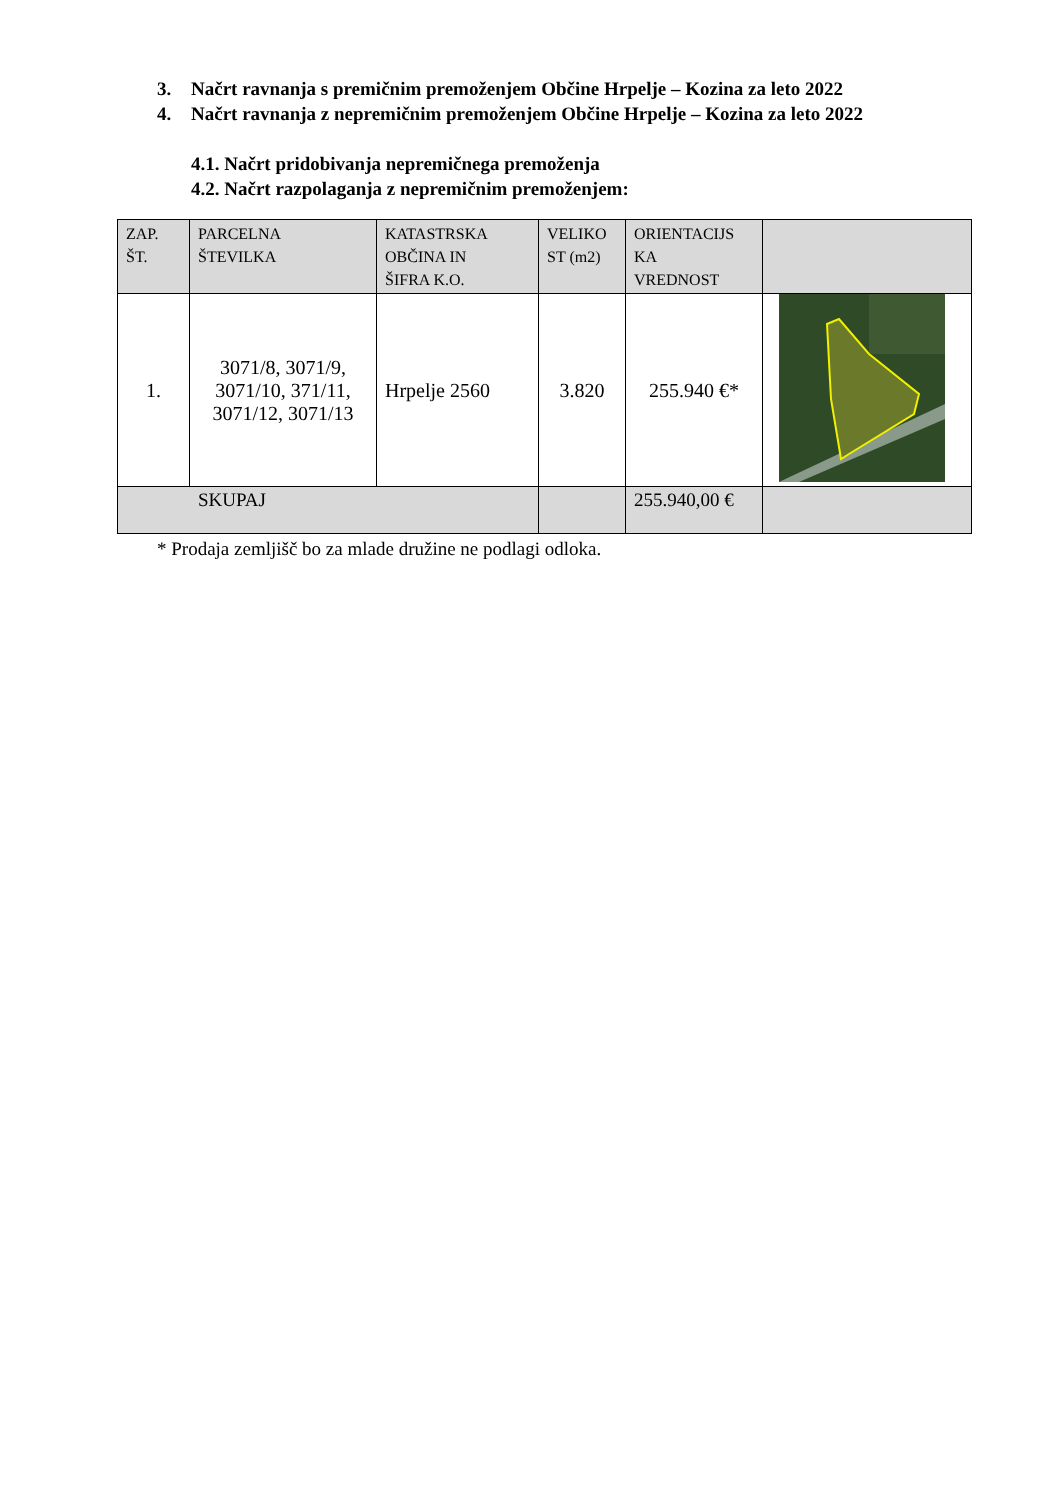3. Načrt ravnanja s premičnim premoženjem Občine Hrpelje – Kozina za leto 2022
4. Načrt ravnanja z nepremičnim premoženjem Občine Hrpelje – Kozina za leto 2022
4.1. Načrt pridobivanja nepremičnega premoženja
4.2. Načrt razpolaganja z nepremičnim premoženjem:
| ZAP. ŠT. | PARCELNA ŠTEVILKA | KATASTRSKA OBČINA IN ŠIFRA K.O. | VELIKO ST (m2) | ORIENTACIJS KA VREDNOST | |
| --- | --- | --- | --- | --- | --- |
| 1. | 3071/8, 3071/9, 3071/10, 371/11, 3071/12, 3071/13 | Hrpelje 2560 | 3.820 | 255.940 €* | |
| SKUPAJ | | | | 255.940,00 € | |
* Prodaja zemljišč bo za mlade družine ne podlagi odloka.